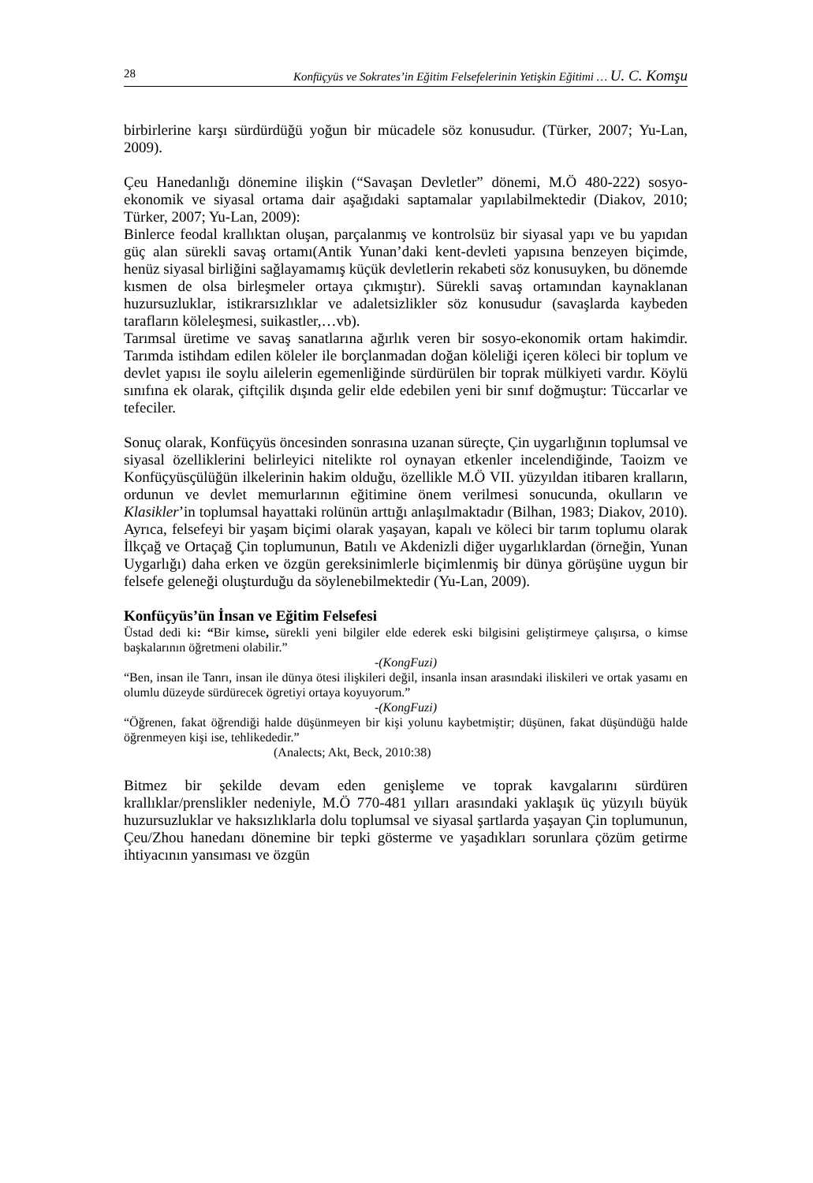28 Konfüçyüs ve Sokrates’in Eğitim Felsefelerinin Yetişkin Eğitimi … U. C. Komşu
birbirlerine karşı sürdürdüğü yoğun bir mücadele söz konusudur. (Türker, 2007; Yu-Lan, 2009).
Çeu Hanedanlığı dönemine ilişkin (“Savaşan Devletler” dönemi, M.Ö 480-222) sosyo-ekonomik ve siyasal ortama dair aşağıdaki saptamalar yapılabilmektedir (Diakov, 2010; Türker, 2007; Yu-Lan, 2009):
Binlerce feodal krallıktan oluşan, parçalanmış ve kontrolsüz bir siyasal yapı ve bu yapıdan güç alan sürekli savaş ortamı(Antik Yunan’daki kent-devleti yapısına benzeyen biçimde, henüz siyasal birliğini sağlayamamış küçük devletlerin rekabeti söz konusuyken, bu dönemde kısmen de olsa birleşmeler ortaya çıkmıştır). Sürekli savaş ortamından kaynaklanan huzursuzluklar, istikrarsızlıklar ve adaletsizlikler söz konusudur (savaşlarda kaybeden tarafların köleleşmesi, suikastler,…vb).
Tarımsal üretime ve savaş sanatlarına ağırlık veren bir sosyo-ekonomik ortam hakimdir. Tarımda istihdam edilen köleler ile borçlanmadan doğan köleliği içeren köleci bir toplum ve devlet yapısı ile soylu ailelerin egemenliğinde sürdürülen bir toprak mülkiyeti vardır. Köylü sınıfına ek olarak, çiftçilik dışında gelir elde edebilen yeni bir sınıf doğmuştur: Tüccarlar ve tefeciler.
Sonuç olarak, Konfüçyüs öncesinden sonrasına uzanan süreçte, Çin uygarlığının toplumsal ve siyasal özelliklerini belirleyici nitelikte rol oynayan etkenler incelendiğinde, Taoizm ve Konfüçyüsçülüğün ilkelerinin hakim olduğu, özellikle M.Ö VII. yüzyıldan itibaren kralların, ordunun ve devlet memurlarının eğitimine önem verilmesi sonucunda, okulların ve Klasikler’in toplumsal hayattaki rolünün arttığı anlaşılmaktadır (Bilhan, 1983; Diakov, 2010). Ayrıca, felsefeyi bir yaşam biçimi olarak yaşayan, kapalı ve köleci bir tarım toplumu olarak İlkçağ ve Ortaçağ Çin toplumunun, Batılı ve Akdenizli diğer uygarlıklardan (örneğin, Yunan Uygarlığı) daha erken ve özgün gereksinimlerle biçimlenmiş bir dünya görüşüne uygun bir felsefe geleneği oluşturduğu da söylenebilmektedir (Yu-Lan, 2009).
Konfüçyüs’ün İnsan ve Eğitim Felsefesi
Üstad dedi ki: “Bir kimse, sürekli yeni bilgiler elde ederek eski bilgisini geliştirmeye çalışırsa, o kimse başkalarının öğretmeni olabilir.”
-(KongFuzi)
“Ben, insan ile Tanrı, insan ile dünya ötesi ilişkileri değil, insanla insan arasındaki iliskileri ve ortak yasamı en olumlu düzeyde sürdürecek ögretiyi ortaya koyuyorum.”
-(KongFuzi)
“Öğrenen, fakat öğrendiği halde düşünmeyen bir kişi yolunu kaybetmiştir; düşünen, fakat düşündüğü halde öğrenmeyen kişi ise, tehlikededir.”
(Analects; Akt, Beck, 2010:38)
Bitmez bir şekilde devam eden genişleme ve toprak kavgalarını sürdüren krallıklar/prenslikler nedeniyle, M.Ö 770-481 yılları arasındaki yaklaşık üç yüzyılı büyük huzursuzluklar ve haksızlıklarla dolu toplumsal ve siyasal şartlarda yaşayan Çin toplumunun, Çeu/Zhou hanedanı dönemine bir tepki gösterme ve yaşadıkları sorunlara çözüm getirme ihtiyacının yansıması ve özgün